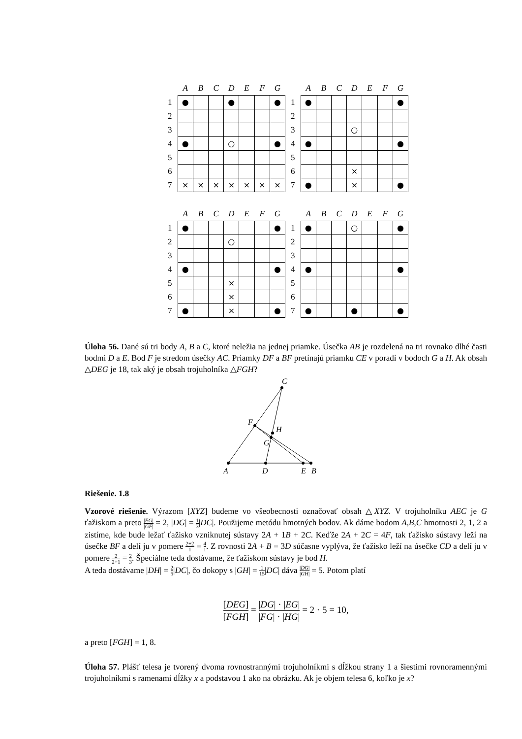| | A | B | C | D | E | F | G |
| --- | --- | --- | --- | --- | --- | --- | --- |
| 1 | ● | | | ● | | | ● |
| 2 | | | | | | | |
| 3 | | | | | | | |
| 4 | ● | | | ○ | | | ● |
| 5 | | | | | | | |
| 6 | | | | | | | |
| 7 | × | × | × | × | × | × | × |
| | A | B | C | D | E | F | G |
| --- | --- | --- | --- | --- | --- | --- | --- |
| 1 | ● | | | | | | ● |
| 2 | | | | | | | |
| 3 | | | | ○ | | | |
| 4 | ● | | | | | | ● |
| 5 | | | | | | | |
| 6 | | | | × | | | |
| 7 | ● | | | × | | | ● |
| | A | B | C | D | E | F | G |
| --- | --- | --- | --- | --- | --- | --- | --- |
| 1 | ● | | | | | | ● |
| 2 | | | | ○ | | | |
| 3 | | | | | | | |
| 4 | ● | | | | | | ● |
| 5 | | | | × | | | |
| 6 | | | | × | | | |
| 7 | ● | | | × | | | ● |
| | A | B | C | D | E | F | G |
| --- | --- | --- | --- | --- | --- | --- | --- |
| 1 | ● | | | ○ | | | ● |
| 2 | | | | | | | |
| 3 | | | | | | | |
| 4 | ● | | | | | | ● |
| 5 | | | | | | | |
| 6 | | | | | | | |
| 7 | ● | | | ● | | | ● |
Úloha 56. Dané sú tri body A, B a C, ktoré neležia na jednej priamke. Úsečka AB je rozdelená na tri rovnako dlhé časti bodmi D a E. Bod F je stredom úsečky AC. Priamky DF a BF pretínajú priamku CE v poradí v bodoch G a H. Ak obsah △DEG je 18, tak aký je obsah trojuholníka △FGH?
A
D
E
B
C
F
H
G
Riešenie. 1.8
Vzorové riešenie. Výrazom [XYZ] budeme vo všeobecnosti označovať obsah △XYZ. V trojuholníku AEC je G ťažiskom a preto |EG| |GF| = 2, |DG| = 1 3|DC|. Použijeme metódu hmotných bodov. Ak dáme bodom A,B,C hmotnosti 2, 1, 2 a zistíme, kde bude ležať ťažisko vzniknutej sústavy 2A + 1B + 2C. Keďže 2A + 2C = 4F, tak ťažisko sústavy leží na úsečke BF a delí ju v pomere 2+2 1 = 4 1. Z rovnosti 2A + B = 3D súčasne vyplýva, že ťažisko leží na úsečke CD a delí ju v pomere 2 2+1 = 2 3. Špeciálne teda dostávame, že ťažiskom sústavy je bod H.
A teda dostávame |DH| = 2 5|DC|, čo dokopy s |GH| = 1 15|DC| dáva |DG| |GH| = 5. Potom platí
[DEG] [FGH] = |DG| · |EG| |FG| · |HG| = 2 · 5 = 10,
a preto [FGH] = 1, 8.
Úloha 57. Plášť telesa je tvorený dvoma rovnostrannými trojuholníkmi s dĺžkou strany 1 a šiestimi rovnoramennými trojuholníkmi s ramenami dĺžky x a podstavou 1 ako na obrázku. Ak je objem telesa 6, koľko je x?